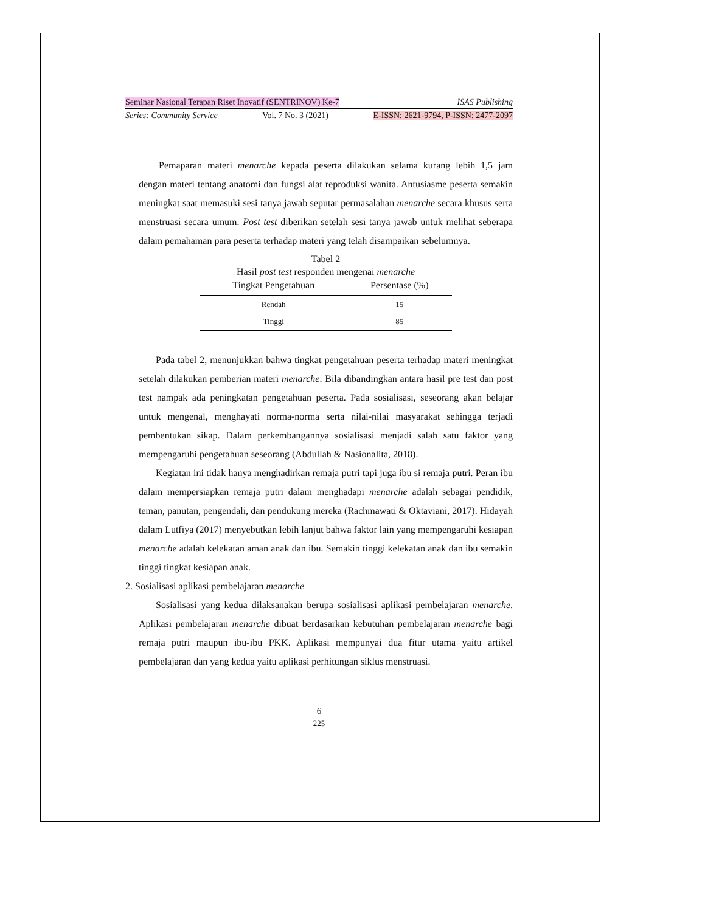Seminar Nasional Terapan Riset Inovatif (SENTRINOV) Ke-7 ISAS Publishing
Series: Community Service Vol. 7 No. 3 (2021) E-ISSN: 2621-9794, P-ISSN: 2477-2097
Pemaparan materi menarche kepada peserta dilakukan selama kurang lebih 1,5 jam dengan materi tentang anatomi dan fungsi alat reproduksi wanita. Antusiasme peserta semakin meningkat saat memasuki sesi tanya jawab seputar permasalahan menarche secara khusus serta menstruasi secara umum. Post test diberikan setelah sesi tanya jawab untuk melihat seberapa dalam pemahaman para peserta terhadap materi yang telah disampaikan sebelumnya.
Tabel 2 Hasil post test responden mengenai menarche
| Tingkat Pengetahuan | Persentase (%) |
| --- | --- |
| Rendah | 15 |
| Tinggi | 85 |
Pada tabel 2, menunjukkan bahwa tingkat pengetahuan peserta terhadap materi meningkat setelah dilakukan pemberian materi menarche. Bila dibandingkan antara hasil pre test dan post test nampak ada peningkatan pengetahuan peserta. Pada sosialisasi, seseorang akan belajar untuk mengenal, menghayati norma-norma serta nilai-nilai masyarakat sehingga terjadi pembentukan sikap. Dalam perkembangannya sosialisasi menjadi salah satu faktor yang mempengaruhi pengetahuan seseorang (Abdullah & Nasionalita, 2018).
Kegiatan ini tidak hanya menghadirkan remaja putri tapi juga ibu si remaja putri. Peran ibu dalam mempersiapkan remaja putri dalam menghadapi menarche adalah sebagai pendidik, teman, panutan, pengendali, dan pendukung mereka (Rachmawati & Oktaviani, 2017). Hidayah dalam Lutfiya (2017) menyebutkan lebih lanjut bahwa faktor lain yang mempengaruhi kesiapan menarche adalah kelekatan aman anak dan ibu. Semakin tinggi kelekatan anak dan ibu semakin tinggi tingkat kesiapan anak.
2. Sosialisasi aplikasi pembelajaran menarche
Sosialisasi yang kedua dilaksanakan berupa sosialisasi aplikasi pembelajaran menarche. Aplikasi pembelajaran menarche dibuat berdasarkan kebutuhan pembelajaran menarche bagi remaja putri maupun ibu-ibu PKK. Aplikasi mempunyai dua fitur utama yaitu artikel pembelajaran dan yang kedua yaitu aplikasi perhitungan siklus menstruasi.
6
225